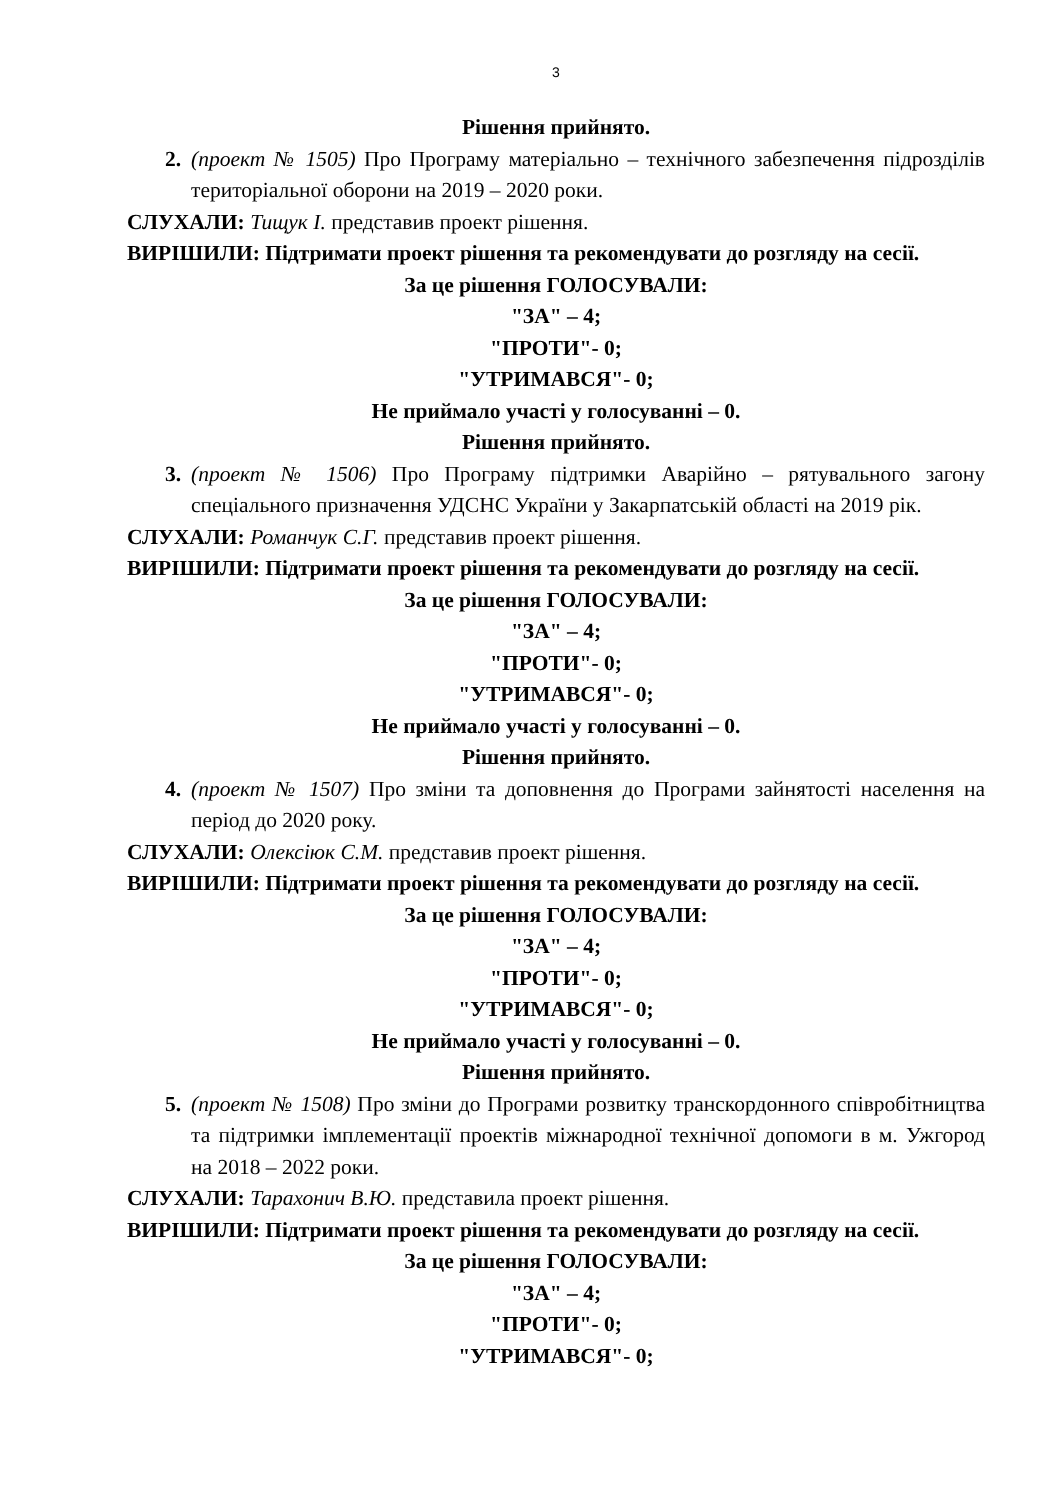3
Рішення прийнято.
2. (проект № 1505) Про Програму матеріально – технічного забезпечення підрозділів територіальної оборони на 2019 – 2020 роки.
СЛУХАЛИ: Тищук І. представив проект рішення.
ВИРІШИЛИ: Підтримати проект рішення та рекомендувати до розгляду на сесії.
За це рішення ГОЛОСУВАЛИ:
"ЗА" – 4;
"ПРОТИ"- 0;
"УТРИМАВСЯ"- 0;
Не приймало участі у голосуванні – 0.
Рішення прийнято.
3. (проект № 1506) Про Програму підтримки Аварійно – рятувального загону спеціального призначення УДСНС України у Закарпатській області на 2019 рік.
СЛУХАЛИ: Романчук С.Г. представив проект рішення.
ВИРІШИЛИ: Підтримати проект рішення та рекомендувати до розгляду на сесії.
За це рішення ГОЛОСУВАЛИ:
"ЗА" – 4;
"ПРОТИ"- 0;
"УТРИМАВСЯ"- 0;
Не приймало участі у голосуванні – 0.
Рішення прийнято.
4. (проект № 1507) Про зміни та доповнення до Програми зайнятості населення на період до 2020 року.
СЛУХАЛИ: Олексіюк С.М. представив проект рішення.
ВИРІШИЛИ: Підтримати проект рішення та рекомендувати до розгляду на сесії.
За це рішення ГОЛОСУВАЛИ:
"ЗА" – 4;
"ПРОТИ"- 0;
"УТРИМАВСЯ"- 0;
Не приймало участі у голосуванні – 0.
Рішення прийнято.
5. (проект № 1508) Про зміни до Програми розвитку транскордонного співробітництва та підтримки імплементації проектів міжнародної технічної допомоги в м. Ужгород на 2018 – 2022 роки.
СЛУХАЛИ: Тарахонич В.Ю. представила проект рішення.
ВИРІШИЛИ: Підтримати проект рішення та рекомендувати до розгляду на сесії.
За це рішення ГОЛОСУВАЛИ:
"ЗА" – 4;
"ПРОТИ"- 0;
"УТРИМАВСЯ"- 0;